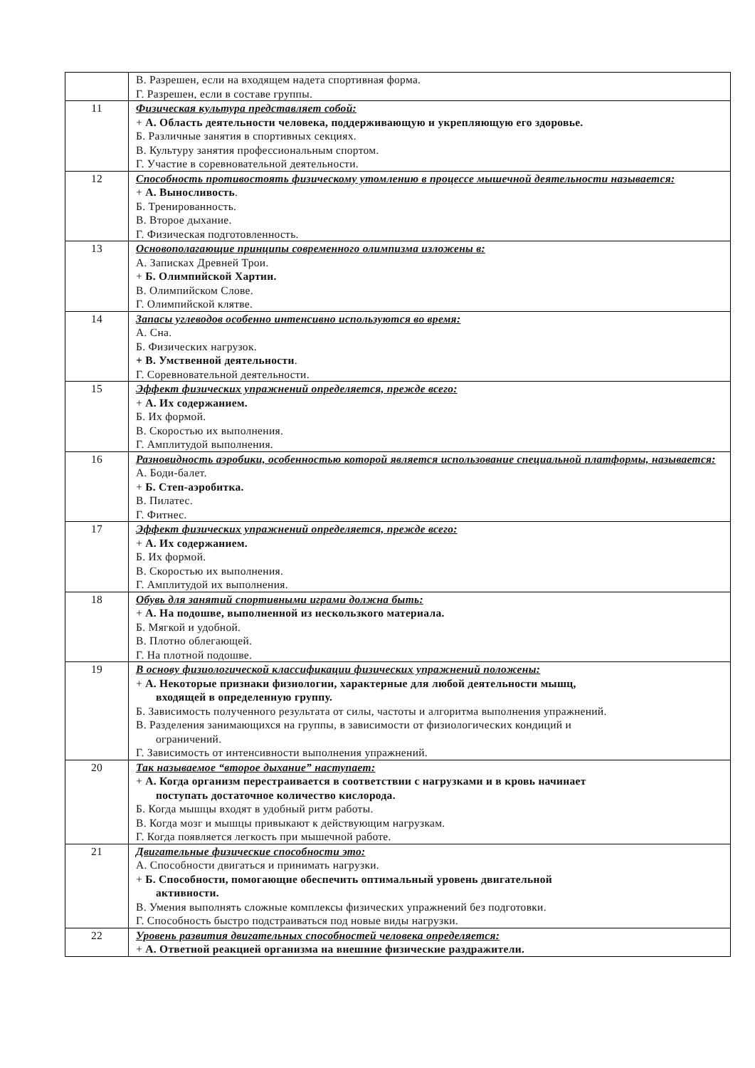| | В. Разрешен, если на входящем надета спортивная форма. Г. Разрешен, если в составе группы. |
| 11 | Физическая культура представляет собой: + А. Область деятельности человека, поддерживающую и укрепляющую его здоровье. Б. Различные занятия в спортивных секциях. В. Культуру занятия профессиональным спортом. Г. Участие в соревновательной деятельности. |
| 12 | Способность противостоять физическому утомлению в процессе мышечной деятельности называется: + А. Выносливость . Б. Тренированность. В. Второе дыхание. Г. Физическая подготовленность. |
| 13 | Основополагающие принципы современного олимпизма изложены в: А. Записках Древней Трои. + Б. Олимпийской Хартии. В. Олимпийском Слове. Г. Олимпийской клятве. |
| 14 | Запасы углеводов особенно интенсивно используются во время: А. Сна. Б. Физических нагрузок. + В. Умственной деятельности . Г. Соревновательной деятельности. |
| 15 | Эффект физических упражнений определяется, прежде всего: + А. Их содержанием. Б. Их формой. В. Скоростью их выполнения. Г. Амплитудой выполнения. |
| 16 | Разновидность аэробики, особенностью которой является использование специальной платформы, называется: А. Боди-балет. + Б. Степ-аэробитка. В. Пилатес. Г. Фитнес. |
| 17 | Эффект физических упражнений определяется, прежде всего: + А. Их содержанием. Б. Их формой. В. Скоростью их выполнения. Г. Амплитудой их выполнения. |
| 18 | Обувь для занятий спортивными играми должна быть: + А. На подошве, выполненной из нескользкого материала. Б. Мягкой и удобной. В. Плотно облегающей. Г. На плотной подошве. |
| 19 | В основу физиологической классификации физических упражнений положены: + А. Некоторые признаки физиологии, характерные для любой деятельности мышц, входящей в определенную группу. Б. Зависимость полученного результата от силы, частоты и алгоритма выполнения упражнений. В. Разделения занимающихся на группы, в зависимости от физиологических кондиций и ограничений. Г. Зависимость от интенсивности выполнения упражнений. |
| 20 | Так называемое “второе дыхание” наступает: + А. Когда организм перестраивается в соответствии с нагрузками и в кровь начинает поступать достаточное количество кислорода. Б. Когда мышцы входят в удобный ритм работы. В. Когда мозг и мышцы привыкают к действующим нагрузкам. Г. Когда появляется легкость при мышечной работе. |
| 21 | Двигательные физические способности это: А. Способности двигаться и принимать нагрузки. + Б. Способности, помогающие обеспечить оптимальный уровень двигательной активности. В. Умения выполнять сложные комплексы физических упражнений без подготовки. Г. Способность быстро подстраиваться под новые виды нагрузки. |
| 22 | Уровень развития двигательных способностей человека определяется: + А. Ответной реакцией организма на внешние физические раздражители. |